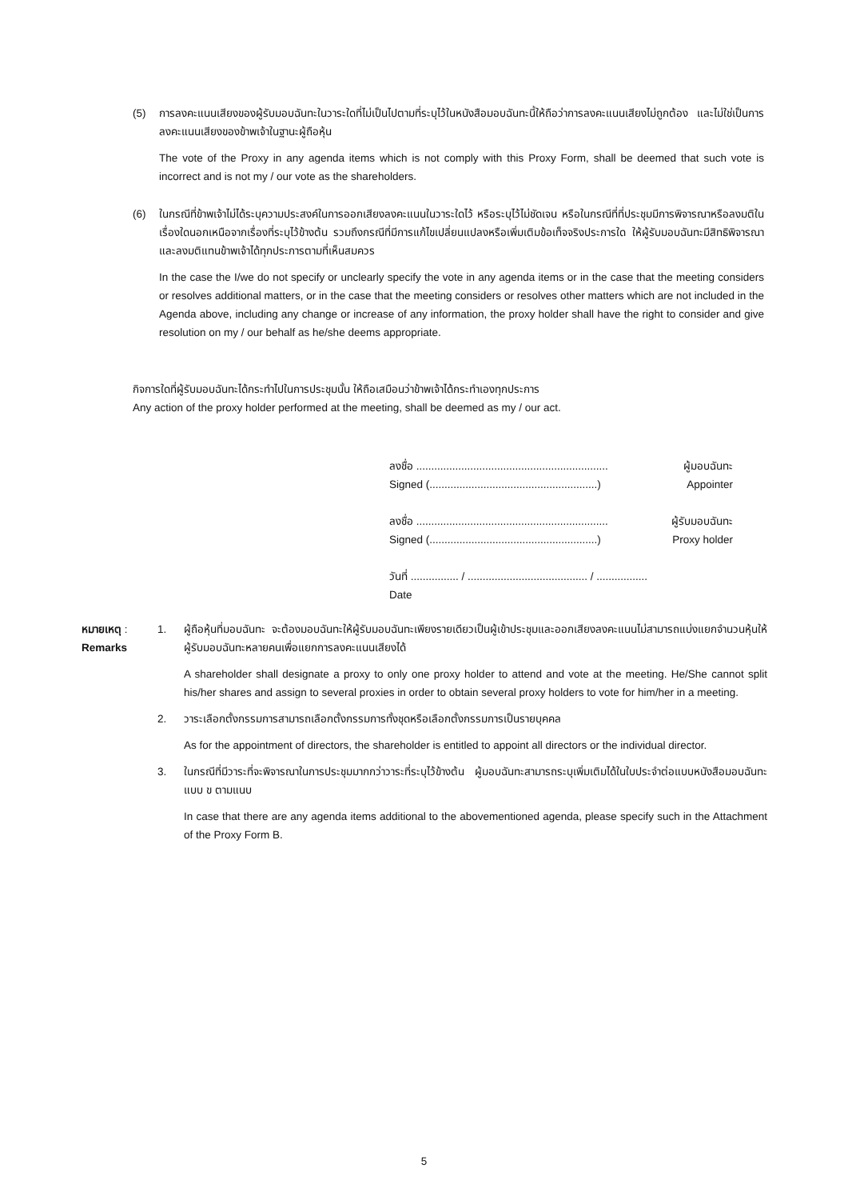(5) การลงคะแนนเสียงของผู้รับมอบฉันทะในวาระใดที่ไม่เป็นไปตามที่ระบุไว้ในหนังสือมอบฉันทะนี้ให้ถือว่าการลงคะแนนเสียงไม่ถูกต้อง และไม่ใช่เป็นการลงคะแนนเสียงของข้าพเจ้าในฐานะผู้ถือหุ้น
The vote of the Proxy in any agenda items which is not comply with this Proxy Form, shall be deemed that such vote is incorrect and is not my / our vote as the shareholders.
(6) ในกรณีที่ข้าพเจ้าไม่ได้ระบุความประสงค์ในการออกเสียงลงคะแนนในวาระใดไว้ หรือระบุไว้ไม่ชัดเจน หรือในกรณีที่ที่ประชุมมีการพิจารณาหรือลงมติในเรื่องใดนอกเหนือจากเรื่องที่ระบุไว้ข้างต้น รวมถึงกรณีที่มีการแก้ไขเปลี่ยนแปลงหรือเพิ่มเติมข้อเท็จจริงประการใด ให้ผู้รับมอบฉันทะมีสิทธิพิจารณาและลงมติแทนข้าพเจ้าได้ทุกประการตามที่เห็นสมควร
In the case the I/we do not specify or unclearly specify the vote in any agenda items or in the case that the meeting considers or resolves additional matters, or in the case that the meeting considers or resolves other matters which are not included in the Agenda above, including any change or increase of any information, the proxy holder shall have the right to consider and give resolution on my / our behalf as he/she deems appropriate.
กิจการใดที่ผู้รับมอบฉันทะได้กระทำไปในการประชุมนั้น ให้ถือเสมือนว่าข้าพเจ้าได้กระทำเองทุกประการ
Any action of the proxy holder performed at the meeting, shall be deemed as my / our act.
ลงชื่อ ................................................................ ผู้มอบฉันทะ
Signed (........................................................) Appointer
ลงชื่อ ................................................................ ผู้รับมอบฉันทะ
Signed (........................................................) Proxy holder
วันที่ ................ / ........................................ / .................
Date
หมายเหตุ :
Remarks
1. ผู้ถือหุ้นที่มอบฉันทะ จะต้องมอบฉันทะให้ผู้รับมอบฉันทะเพียงรายเดียวเป็นผู้เข้าประชุมและออกเสียงลงคะแนนไม่สามารถแบ่งแยกจำนวนหุ้นให้ผู้รับมอบฉันทะหลายคนเพื่อแยกการลงคะแนนเสียงได้
A shareholder shall designate a proxy to only one proxy holder to attend and vote at the meeting. He/She cannot split his/her shares and assign to several proxies in order to obtain several proxy holders to vote for him/her in a meeting.
2. วาระเลือกตั้งกรรมการสามารถเลือกตั้งกรรมการทั้งชุดหรือเลือกตั้งกรรมการเป็นรายบุคคล
As for the appointment of directors, the shareholder is entitled to appoint all directors or the individual director.
3. ในกรณีที่มีวาระที่จะพิจารณาในการประชุมมากกว่าวาระที่ระบุไว้ข้างต้น ผู้มอบฉันทะสามารถระบุเพิ่มเติมได้ในใบประจำต่อแบบหนังสือมอบฉันทะแบบ ข ตามแนบ
In case that there are any agenda items additional to the abovementioned agenda, please specify such in the Attachment of the Proxy Form B.
5